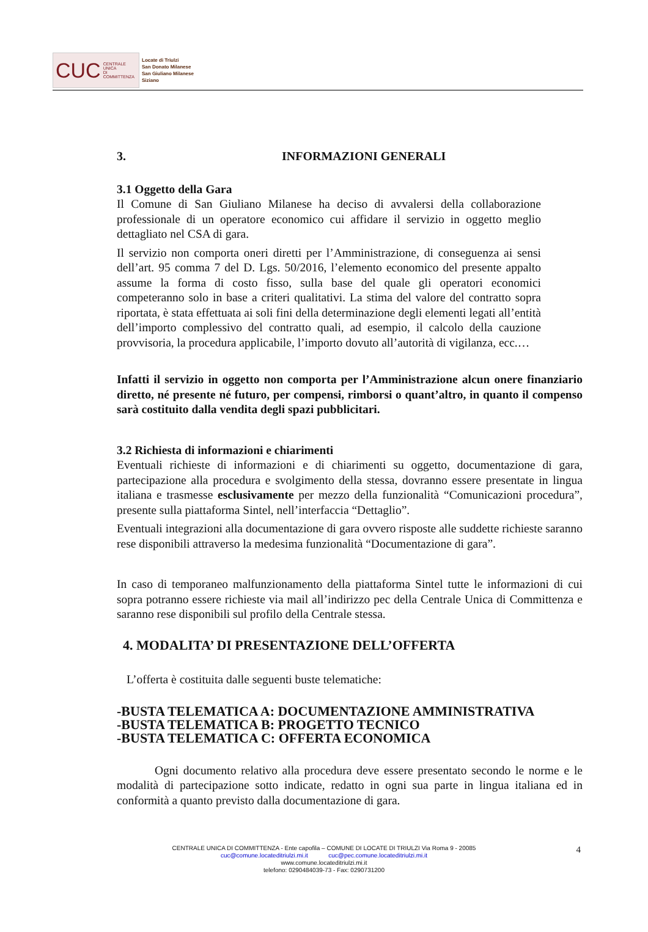CUC CENTRALE UNICA
DI COMMITTENZA
Locate di Triulzi
San Donato Milanese
San Giuliano Milanese
Siziano
3. INFORMAZIONI GENERALI
3.1 Oggetto della Gara
Il Comune di San Giuliano Milanese ha deciso di avvalersi della collaborazione professionale di un operatore economico cui affidare il servizio in oggetto meglio dettagliato nel CSA di gara.
Il servizio non comporta oneri diretti per l’Amministrazione, di conseguenza ai sensi dell’art. 95 comma 7 del D. Lgs. 50/2016, l’elemento economico del presente appalto assume la forma di costo fisso, sulla base del quale gli operatori economici competeranno solo in base a criteri qualitativi. La stima del valore del contratto sopra riportata, è stata effettuata ai soli fini della determinazione degli elementi legati all’entità dell’importo complessivo del contratto quali, ad esempio, il calcolo della cauzione provvisoria, la procedura applicabile, l’importo dovuto all’autorità di vigilanza, ecc.…
Infatti il servizio in oggetto non comporta per l’Amministrazione alcun onere finanziario diretto, né presente né futuro, per compensi, rimborsi o quant’altro, in quanto il compenso sarà costituito dalla vendita degli spazi pubblicitari.
3.2 Richiesta di informazioni e chiarimenti
Eventuali richieste di informazioni e di chiarimenti su oggetto, documentazione di gara, partecipazione alla procedura e svolgimento della stessa, dovranno essere presentate in lingua italiana e trasmesse esclusivamente per mezzo della funzionalità “Comunicazioni procedura”, presente sulla piattaforma Sintel, nell’interfaccia “Dettaglio”.
Eventuali integrazioni alla documentazione di gara ovvero risposte alle suddette richieste saranno rese disponibili attraverso la medesima funzionalità “Documentazione di gara”.
In caso di temporaneo malfunzionamento della piattaforma Sintel tutte le informazioni di cui sopra potranno essere richieste via mail all’indirizzo pec della Centrale Unica di Committenza e saranno rese disponibili sul profilo della Centrale stessa.
4. MODALITA’ DI PRESENTAZIONE DELL’OFFERTA
L’offerta è costituita dalle seguenti buste telematiche:
-BUSTA TELEMATICA A: DOCUMENTAZIONE AMMINISTRATIVA
-BUSTA TELEMATICA B: PROGETTO TECNICO
-BUSTA TELEMATICA C: OFFERTA ECONOMICA
Ogni documento relativo alla procedura deve essere presentato secondo le norme e le modalità di partecipazione sotto indicate, redatto in ogni sua parte in lingua italiana ed in conformità a quanto previsto dalla documentazione di gara.
CENTRALE UNICA DI COMMITTENZA - Ente capofila – COMUNE DI LOCATE DI TRIULZI Via Roma 9 - 20085
cuc@comune.locateditriulzi.mi.it cuc@pec.comune.locateditriulzi.mi.it
www.comune.locateditriulzi.mi.it
telefono: 0290484039-73 - Fax: 0290731200
4